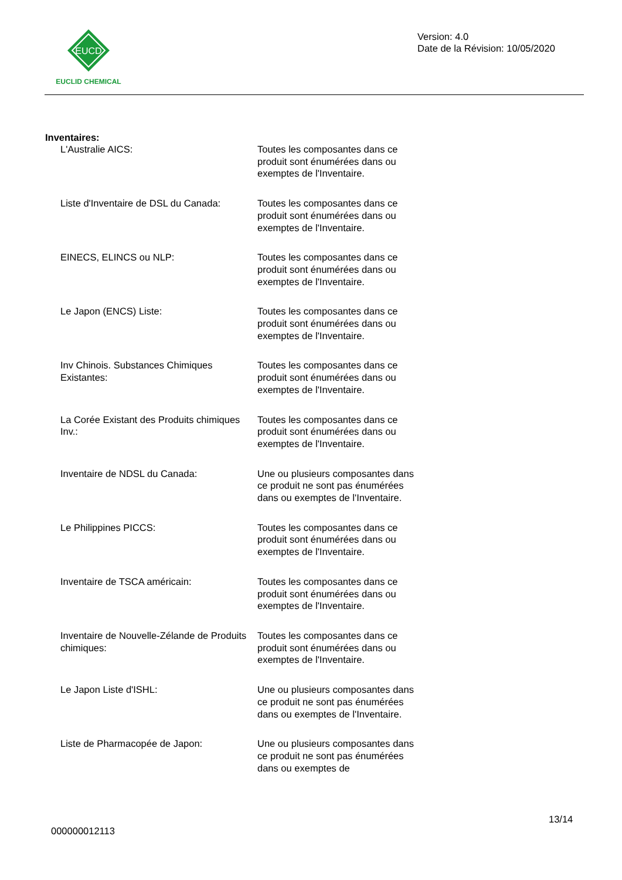EUCD
EUCLID CHEMICAL
Version: 4.0
Date de la Révision: 10/05/2020
Inventaires:
L'Australie AICS: Toutes les composantes dans ce produit sont énumérées dans ou exemptes de l'Inventaire.
Liste d'Inventaire de DSL du Canada:
Toutes les composantes dans ce produit sont énumérées dans ou exemptes de l'Inventaire.
EINECS, ELINCS ou NLP: Toutes les composantes dans ce produit sont énumérées dans ou exemptes de l'Inventaire.
Le Japon (ENCS) Liste: Toutes les composantes dans ce produit sont énumérées dans ou exemptes de l'Inventaire.
Inv Chinois. Substances Chimiques Existantes:
Toutes les composantes dans ce produit sont énumérées dans ou exemptes de l'Inventaire.
La Corée Existant des Produits chimiques Inv.:
Toutes les composantes dans ce produit sont énumérées dans ou exemptes de l'Inventaire.
Inventaire de NDSL du Canada: Une ou plusieurs composantes dans ce produit ne sont pas énumérées dans ou exemptes de l'Inventaire.
Le Philippines PICCS: Toutes les composantes dans ce produit sont énumérées dans ou exemptes de l'Inventaire.
Inventaire de TSCA américain: Toutes les composantes dans ce produit sont énumérées dans ou exemptes de l'Inventaire.
Inventaire de Nouvelle-Zélande de Produits chimiques:
Toutes les composantes dans ce produit sont énumérées dans ou exemptes de l'Inventaire.
Le Japon Liste d'ISHL: Une ou plusieurs composantes dans ce produit ne sont pas énumérées dans ou exemptes de l'Inventaire.
Liste de Pharmacopée de Japon: Une ou plusieurs composantes dans ce produit ne sont pas énumérées dans ou exemptes de
13/14
000000012113